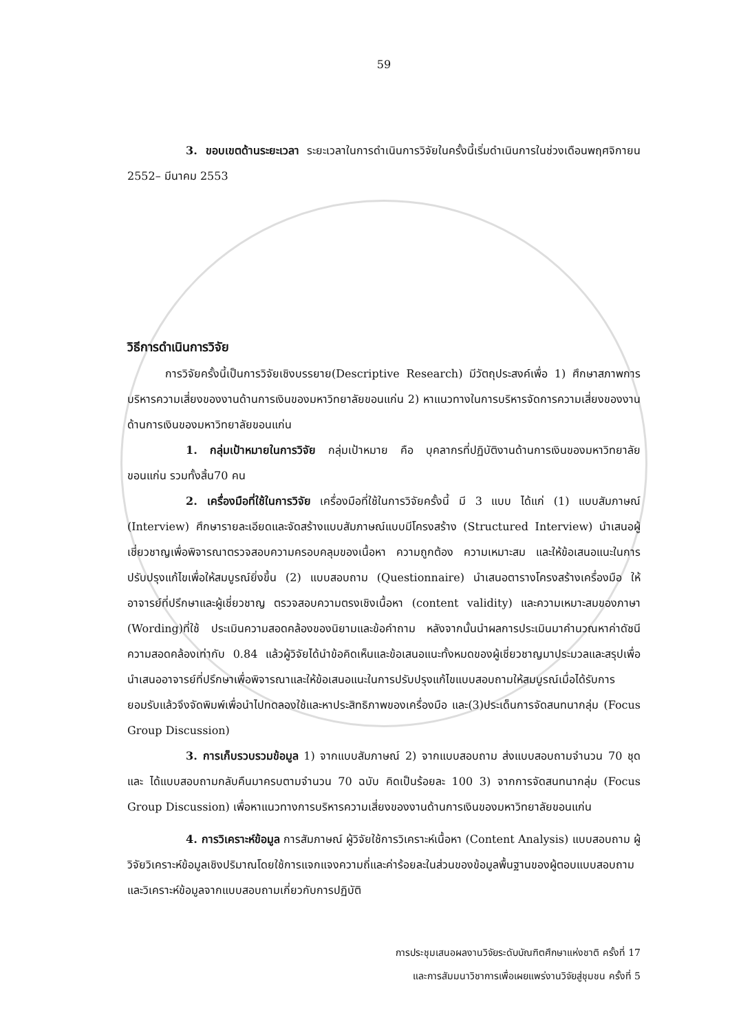59
3. ขอบเขตด้านระยะเวลา ระยะเวลาในการดำเนินการวิจัยในครั้งนี้เริ่มดำเนินการในช่วงเดือนพฤศจิกายน 2552– มีนาคม 2553
วิธีการดำเนินการวิจัย
การวิจัยครั้งนี้เป็นการวิจัยเชิงบรรยาย(Descriptive Research) มีวัตถุประสงค์เพื่อ 1) ศึกษาสภาพการบริหารความเสี่ยงของงานด้านการเงินของมหาวิทยาลัยขอนแก่น 2) หาแนวทางในการบริหารจัดการความเสี่ยงของงานด้านการเงินของมหาวิทยาลัยขอนแก่น
1. กลุ่มเป้าหมายในการวิจัย กลุ่มเป้าหมาย คือ บุคลากรที่ปฏิบัติงานด้านการเงินของมหาวิทยาลัย ขอนแก่น รวมทั้งสิ้น70 คน
2. เครื่องมือที่ใช้ในการวิจัย เครื่องมือที่ใช้ในการวิจัยครั้งนี้ มี 3 แบบ ได้แก่ (1) แบบสัมภาษณ์ (Interview) ศึกษารายละเอียดและจัดสร้างแบบสัมภาษณ์แบบมีโครงสร้าง (Structured Interview) นำเสนอผู้เชี่ยวชาญเพื่อพิจารณาตรวจสอบความครอบคลุมของเนื้อหา ความถูกต้อง ความเหมาะสม และให้ข้อเสนอแนะในการปรับปรุงแก้ไขเพื่อให้สมบูรณ์ยิ่งขึ้น (2) แบบสอบถาม (Questionnaire) นำเสนอตารางโครงสร้างเครื่องมือ ให้อาจารย์ที่ปรึกษาและผู้เชี่ยวชาญ ตรวจสอบความตรงเชิงเนื้อหา (content validity) และความเหมาะสมของภาษา (Wording)ที่ใช้ ประเมินความสอดคล้องของนิยามและข้อคำถาม หลังจากนั้นนำผลการประเมินมาคำนวณหาค่าดัชนีความสอดคล้องเท่ากับ 0.84 แล้วผู้วิจัยได้นำข้อคิดเห็นและข้อเสนอแนะทั้งหมดของผู้เชี่ยวชาญมาประมวลและสรุปเพื่อนำเสนออาจารย์ที่ปรึกษาเพื่อพิจารณาและให้ข้อเสนอแนะในการปรับปรุงแก้ไขแบบสอบถามให้สมบูรณ์เมื่อได้รับการยอมรับแล้วจึงจัดพิมพ์เพื่อนำไปทดลองใช้และหาประสิทธิภาพของเครื่องมือ และ(3)ประเด็นการจัดสนทนากลุ่ม (Focus Group Discussion)
3. การเก็บรวบรวมข้อมูล 1) จากแบบสัมภาษณ์ 2) จากแบบสอบถาม ส่งแบบสอบถามจำนวน 70 ชุด และ ได้แบบสอบถามกลับคืนมาครบตามจำนวน 70 ฉบับ คิดเป็นร้อยละ 100 3) จากการจัดสนทนากลุ่ม (Focus Group Discussion) เพื่อหาแนวทางการบริหารความเสี่ยงของงานด้านการเงินของมหาวิทยาลัยขอนแก่น
4. การวิเคราะห์ข้อมูล การสัมภาษณ์ ผู้วิจัยใช้การวิเคราะห์เนื้อหา (Content Analysis) แบบสอบถาม ผู้วิจัยวิเคราะห์ข้อมูลเชิงปริมาณโดยใช้การแจกแจงความถี่และค่าร้อยละในส่วนของข้อมูลพื้นฐานของผู้ตอบแบบสอบถามและวิเคราะห์ข้อมูลจากแบบสอบถามเกี่ยวกับการปฏิบัติ
การประชุมเสนอผลงานวิจัยระดับบัณฑิตศึกษาแห่งชาติ ครั้งที่ 17
และการสัมมนาวิชาการเพื่อเผยแพร่งานวิจัยสู่ชุมชน ครั้งที่ 5